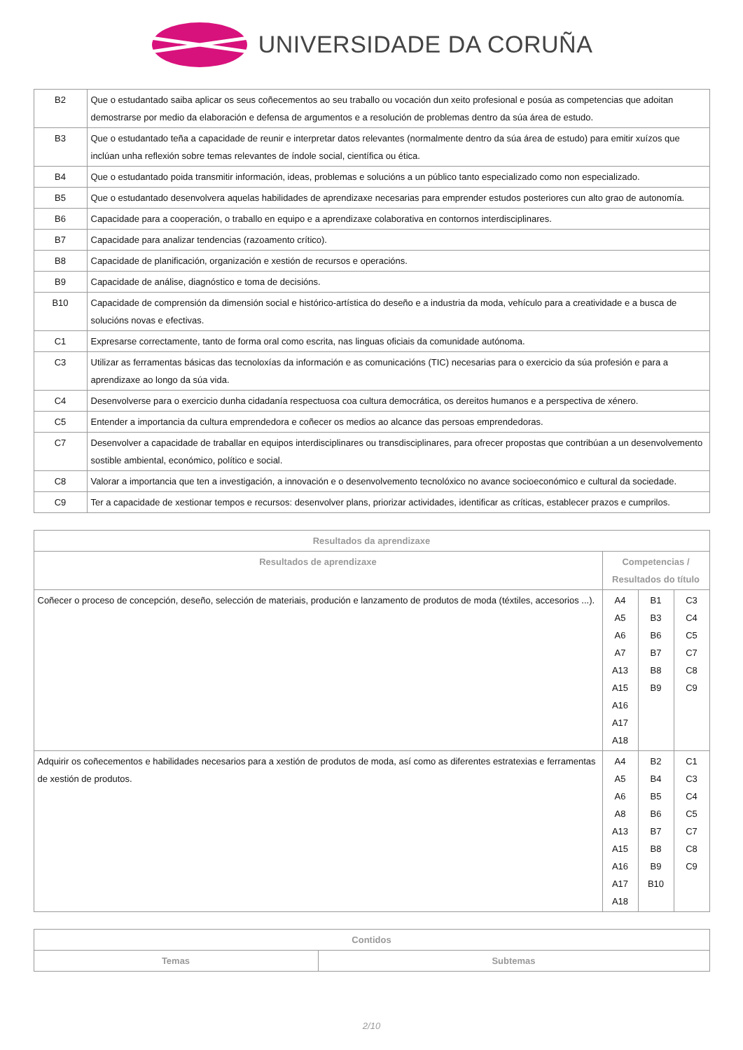UNIVERSIDADE DA CORUÑA
| B2 | Que o estudantado saiba aplicar os seus coñecementos ao seu traballo ou vocación dun xeito profesional e posúa as competencias que adoitan demostrarse por medio da elaboración e defensa de argumentos e a resolución de problemas dentro da súa área de estudo. |
| B3 | Que o estudantado teña a capacidade de reunir e interpretar datos relevantes (normalmente dentro da súa área de estudo) para emitir xuízos que inclúan unha reflexión sobre temas relevantes de índole social, científica ou ética. |
| B4 | Que o estudantado poida transmitir información, ideas, problemas e solucións a un público tanto especializado como non especializado. |
| B5 | Que o estudantado desenvolvera aquelas habilidades de aprendizaxe necesarias para emprender estudos posteriores cun alto grao de autonomía. |
| B6 | Capacidade para a cooperación, o traballo en equipo e a aprendizaxe colaborativa en contornos interdisciplinares. |
| B7 | Capacidade para analizar tendencias (razoamento crítico). |
| B8 | Capacidade de planificación, organización e xestión de recursos e operacións. |
| B9 | Capacidade de análise, diagnóstico e toma de decisións. |
| B10 | Capacidade de comprensión da dimensión social e histórico-artística do deseño e a industria da moda, vehículo para a creatividade e a busca de solucións novas e efectivas. |
| C1 | Expresarse correctamente, tanto de forma oral como escrita, nas linguas oficiais da comunidade autónoma. |
| C3 | Utilizar as ferramentas básicas das tecnoloxías da información e as comunicacións (TIC) necesarias para o exercicio da súa profesión e para a aprendizaxe ao longo da súa vida. |
| C4 | Desenvolverse para o exercicio dunha cidadanía respectuosa coa cultura democrática, os dereitos humanos e a perspectiva de xénero. |
| C5 | Entender a importancia da cultura emprendedora e coñecer os medios ao alcance das persoas emprendedoras. |
| C7 | Desenvolver a capacidade de traballar en equipos interdisciplinares ou transdisciplinares, para ofrecer propostas que contribúan a un desenvolvemento sostible ambiental, económico, político e social. |
| C8 | Valorar a importancia que ten a investigación, a innovación e o desenvolvemento tecnolóxico no avance socioeconómico e cultural da sociedade. |
| C9 | Ter a capacidade de xestionar tempos e recursos: desenvolver plans, priorizar actividades, identificar as críticas, establecer prazos e cumprilos. |
| Resultados da aprendizaxe | | | |
| --- | --- | --- | --- |
| Resultados de aprendizaxe | Competencias / Resultados do título | | |
| Coñecer o proceso de concepción, deseño, selección de materiais, produción e lanzamento de produtos de moda (téxtiles, accesorios ...). | A4 A5 A6 A7 A13 A15 A16 A17 A18 | B1 B3 B6 B7 B8 B9 | C3 C4 C5 C7 C8 C9 |
| Adquirir os coñecementos e habilidades necesarios para a xestión de produtos de moda, así como as diferentes estratexias e ferramentas de xestión de produtos. | A4 A5 A6 A8 A13 A15 A16 A17 A18 | B2 B4 B5 B6 B7 B8 B9 B10 | C1 C3 C4 C5 C7 C8 C9 |
| Contidos | |
| --- | --- |
| Temas | Subtemas |
2/10